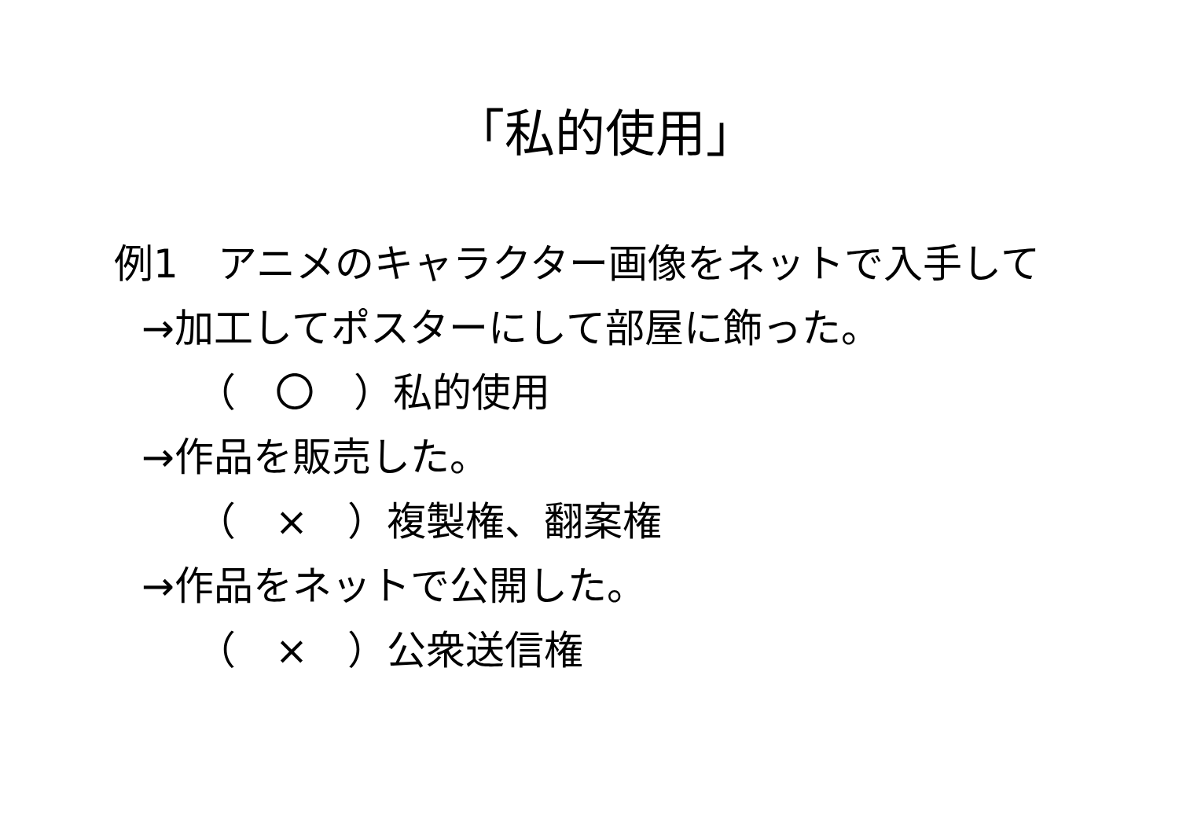「私的使用」
例1　アニメのキャラクター画像をネットで入手して
→加工してポスターにして部屋に飾った。
（　〇　）私的使用
→作品を販売した。
（　×　）複製権、翻案権
→作品をネットで公開した。
（　×　）公衆送信権